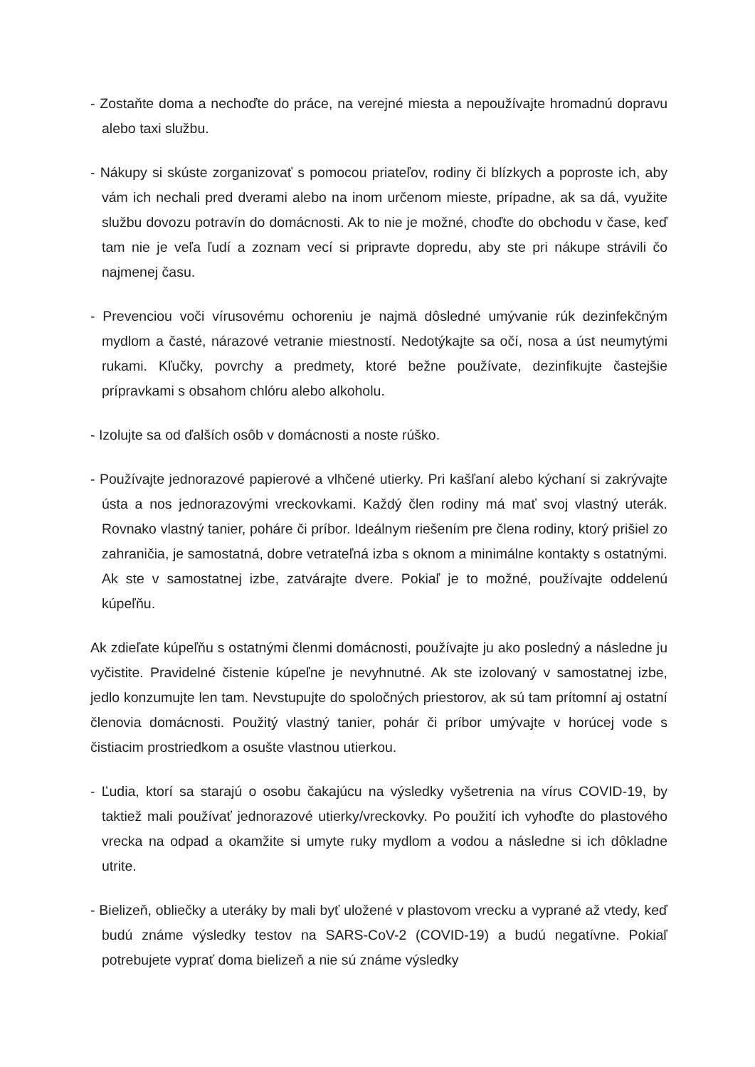- Zostaňte doma a nechoďte do práce, na verejné miesta a nepoužívajte hromadnú dopravu alebo taxi službu.
- Nákupy si skúste zorganizovať s pomocou priateľov, rodiny či blízkych a poproste ich, aby vám ich nechali pred dverami alebo na inom určenom mieste, prípadne, ak sa dá, využite službu dovozu potravín do domácnosti. Ak to nie je možné, choďte do obchodu v čase, keď tam nie je veľa ľudí a zoznam vecí si pripravte dopredu, aby ste pri nákupe strávili čo najmenej času.
- Prevenciou voči vírusovému ochoreniu je najmä dôsledné umývanie rúk dezinfekčným mydlom a časté, nárazové vetranie miestností. Nedotýkajte sa očí, nosa a úst neumytými rukami. Kľučky, povrchy a predmety, ktoré bežne používate, dezinfikujte častejšie prípravkami s obsahom chlóru alebo alkoholu.
- Izolujte sa od ďalších osôb v domácnosti a noste rúško.
- Používajte jednorazové papierové a vlhčené utierky. Pri kašľaní alebo kýchaní si zakrývajte ústa a nos jednorazovými vreckovkami. Každý člen rodiny má mať svoj vlastný uterák. Rovnako vlastný tanier, poháre či príbor. Ideálnym riešením pre člena rodiny, ktorý prišiel zo zahraničia, je samostatná, dobre vetrateľná izba s oknom a minimálne kontakty s ostatnými. Ak ste v samostatnej izbe, zatvárajte dvere. Pokiaľ je to možné, používajte oddelenú kúpeľňu.
Ak zdieľate kúpeľňu s ostatnými členmi domácnosti, používajte ju ako posledný a následne ju vyčistite. Pravidelné čistenie kúpeľne je nevyhnutné. Ak ste izolovaný v samostatnej izbe, jedlo konzumujte len tam. Nevstupujte do spoločných priestorov, ak sú tam prítomní aj ostatní členovia domácnosti. Použitý vlastný tanier, pohár či príbor umývajte v horúcej vode s čistiacim prostriedkom a osušte vlastnou utierkou.
- Ľudia, ktorí sa starajú o osobu čakajúcu na výsledky vyšetrenia na vírus COVID-19, by taktiež mali používať jednorazové utierky/vreckovky. Po použití ich vyhoďte do plastového vrecka na odpad a okamžite si umyte ruky mydlom a vodou a následne si ich dôkladne utrite.
- Bielizeň, obliečky a uteráky by mali byť uložené v plastovom vrecku a vyprané až vtedy, keď budú známe výsledky testov na SARS-CoV-2 (COVID-19) a budú negatívne. Pokiaľ potrebujete vyprať doma bielizeň a nie sú známe výsledky